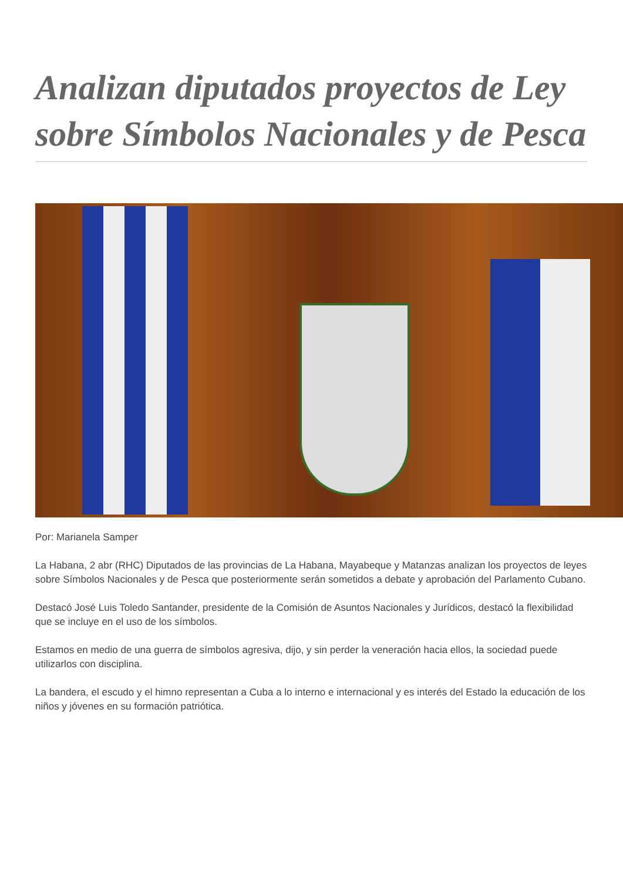Analizan diputados proyectos de Ley sobre Símbolos Nacionales y de Pesca
Por: Marianela Samper
La Habana, 2 abr (RHC) Diputados de las provincias de La Habana, Mayabeque y Matanzas analizan los proyectos de leyes sobre Símbolos Nacionales y de Pesca que posteriormente serán sometidos a debate y aprobación del Parlamento Cubano.
Destacó José Luis Toledo Santander, presidente de la Comisión de Asuntos Nacionales y Jurídicos, destacó la flexibilidad que se incluye en el uso de los símbolos.
Estamos en medio de una guerra de símbolos agresiva, dijo, y sin perder la veneración hacia ellos, la sociedad puede utilizarlos con disciplina.
La bandera, el escudo y el himno representan a Cuba a lo interno e internacional y es interés del Estado la educación de los niños y jóvenes en su formación patriótica.